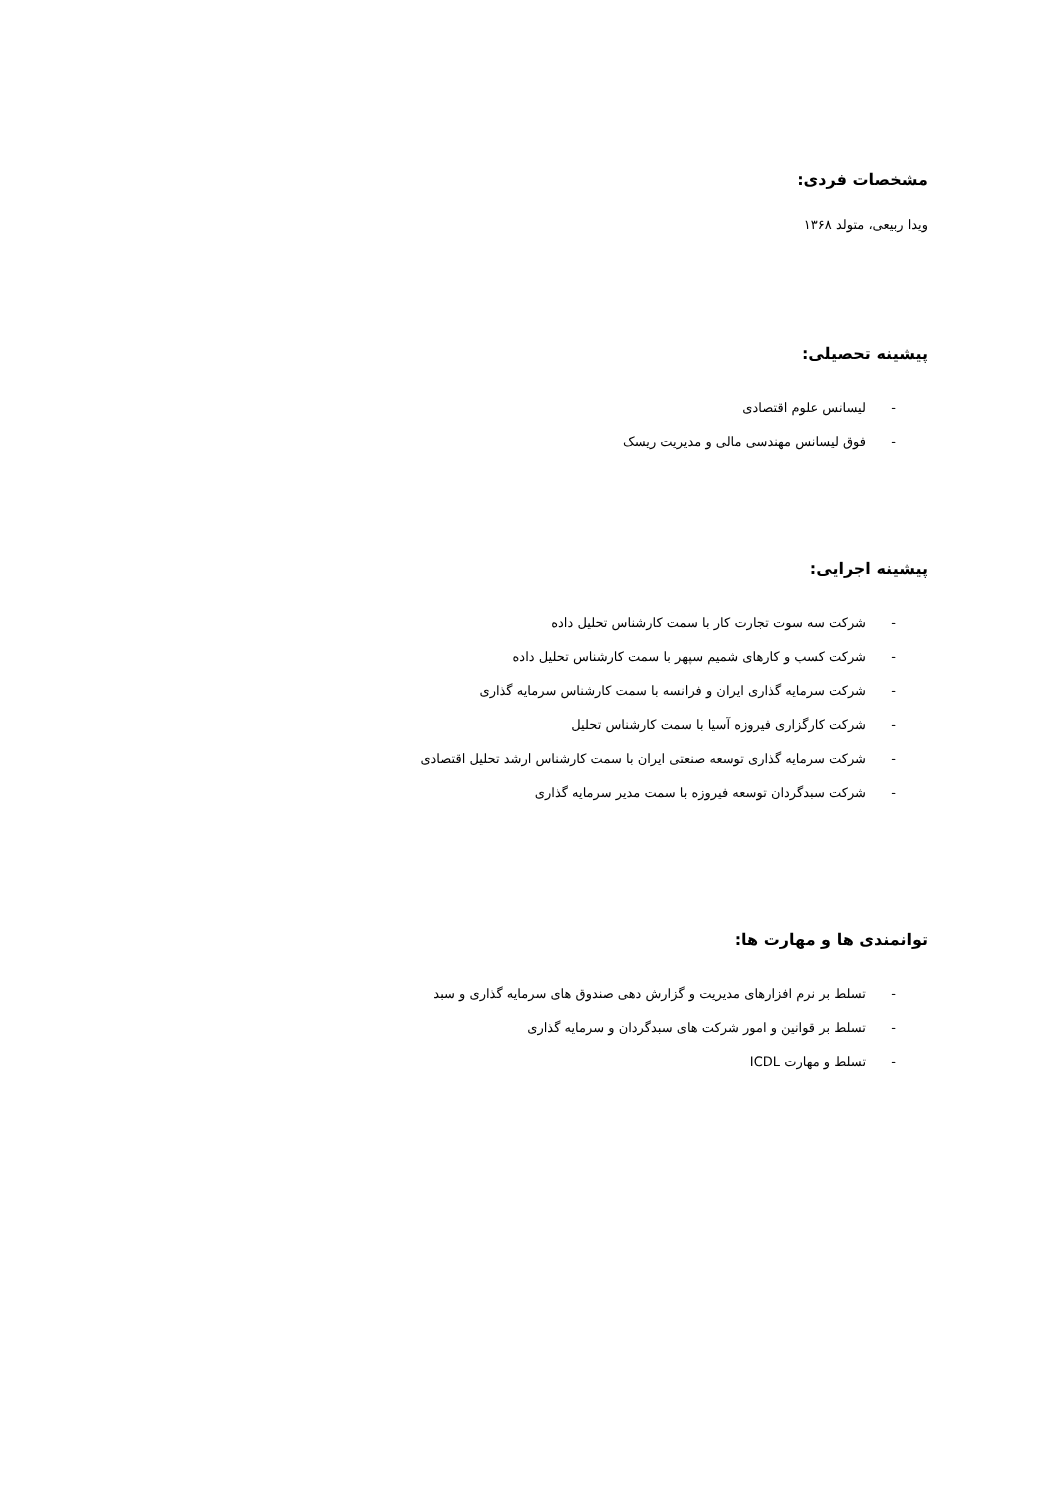مشخصات فردی:
ویدا ربیعی، متولد ۱۳۶۸
پیشینه تحصیلی:
- لیسانس علوم اقتصادی
- فوق لیسانس مهندسی مالی و مدیریت ریسک
پیشینه اجرایی:
- شرکت سه سوت تجارت کار با سمت کارشناس تحلیل داده
- شرکت کسب و کارهای شمیم سپهر با سمت کارشناس تحلیل داده
- شرکت سرمایه گذاری ایران و فرانسه با سمت کارشناس سرمایه گذاری
- شرکت کارگزاری فیروزه آسیا با سمت کارشناس تحلیل
- شرکت سرمایه گذاری توسعه صنعتی ایران با سمت کارشناس ارشد تحلیل اقتصادی
- شرکت سبدگردان توسعه فیروزه با سمت مدیر سرمایه گذاری
توانمندی ها و مهارت ها:
- تسلط بر نرم افزارهای مدیریت و گزارش دهی صندوق های سرمایه گذاری و سبد
- تسلط بر قوانین و امور شرکت های سبدگردان و سرمایه گذاری
- تسلط و مهارت ICDL